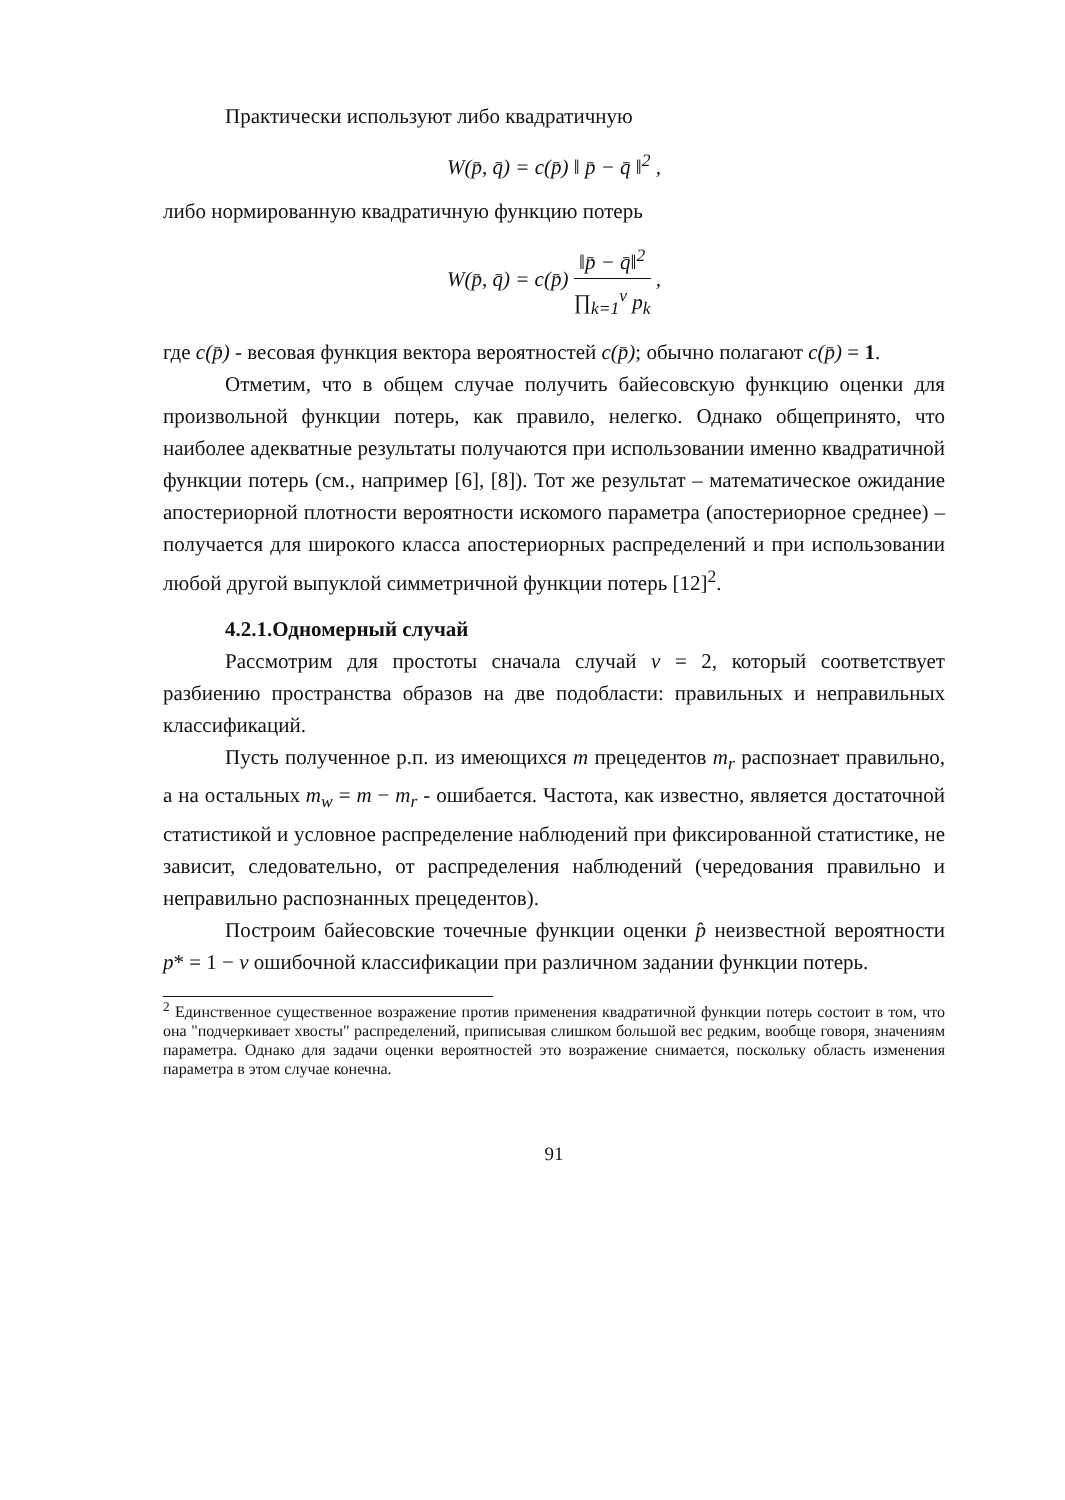Практически используют либо квадратичную
W(p̄, q̄) = c(p̄) ‖ p̄ − q̄ ‖<sup>2</sup> ,
либо нормированную квадратичную функцию потерь
W(p̄, q̄) = c(p̄) ‖p̄ − q̄‖<sup>2</sup> ∏<sub>k=1</sub><sup>v</sup> p<sub>k</sub> ,
где c(p̄) - весовая функция вектора вероятностей c(p̄); обычно полагают c(p̄) = 1.
Отметим, что в общем случае получить байесовскую функцию оценки для произвольной функции потерь, как правило, нелегко. Однако общепринято, что наиболее адекватные результаты получаются при использовании именно квадратичной функции потерь (см., например [6], [8]). Тот же результат – математическое ожидание апостериорной плотности вероятности искомого параметра (апостериорное среднее) – получается для широкого класса апостериорных распределений и при использовании любой другой выпуклой симметричной функции потерь [12]<sup>2</sup>.
4.2.1.Одномерный случай
Рассмотрим для простоты сначала случай v = 2, который соответствует разбиению пространства образов на две подобласти: правильных и неправильных классификаций.
Пусть полученное р.п. из имеющихся m прецедентов m<sub>r</sub> распознает правильно, а на остальных m<sub>w</sub> = m − m<sub>r</sub> - ошибается. Частота, как известно, является достаточной статистикой и условное распределение наблюдений при фиксированной статистике, не зависит, следовательно, от распределения наблюдений (чередования правильно и неправильно распознанных прецедентов).
Построим байесовские точечные функции оценки p̂ неизвестной вероятности p* = 1 − ν ошибочной классификации при различном задании функции потерь.
<sup>2</sup> Единственное существенное возражение против применения квадратичной функции потерь состоит в том, что она "подчеркивает хвосты" распределений, приписывая слишком большой вес редким, вообще говоря, значениям параметра. Однако для задачи оценки вероятностей это возражение снимается, поскольку область изменения параметра в этом случае конечна.
91